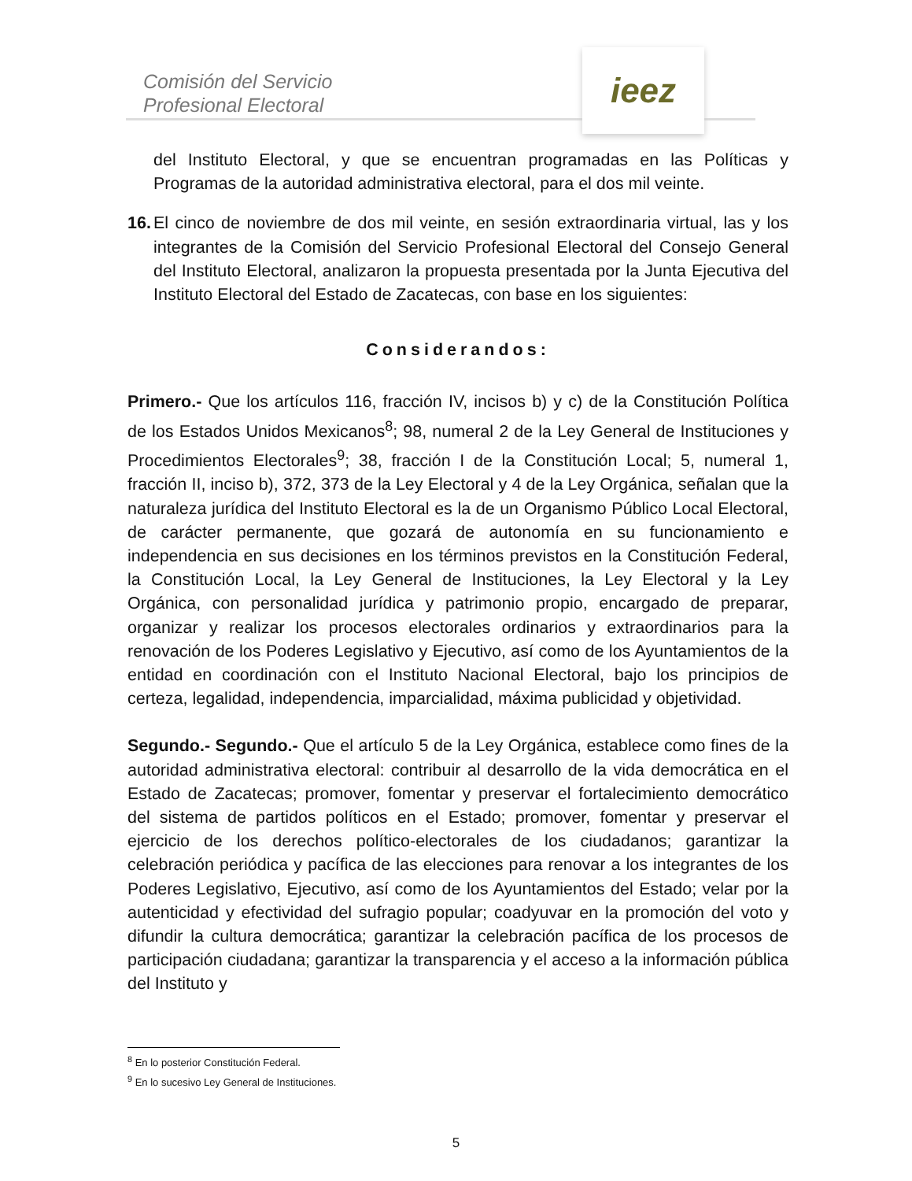Comisión del Servicio
Profesional Electoral
ieez
del Instituto Electoral, y que se encuentran programadas en las Políticas y Programas de la autoridad administrativa electoral, para el dos mil veinte.
16. El cinco de noviembre de dos mil veinte, en sesión extraordinaria virtual, las y los integrantes de la Comisión del Servicio Profesional Electoral del Consejo General del Instituto Electoral, analizaron la propuesta presentada por la Junta Ejecutiva del Instituto Electoral del Estado de Zacatecas, con base en los siguientes:
Considerandos:
Primero.- Que los artículos 116, fracción IV, incisos b) y c) de la Constitución Política de los Estados Unidos Mexicanos<sup>8</sup>; 98, numeral 2 de la Ley General de Instituciones y Procedimientos Electorales<sup>9</sup>; 38, fracción I de la Constitución Local; 5, numeral 1, fracción II, inciso b), 372, 373 de la Ley Electoral y 4 de la Ley Orgánica, señalan que la naturaleza jurídica del Instituto Electoral es la de un Organismo Público Local Electoral, de carácter permanente, que gozará de autonomía en su funcionamiento e independencia en sus decisiones en los términos previstos en la Constitución Federal, la Constitución Local, la Ley General de Instituciones, la Ley Electoral y la Ley Orgánica, con personalidad jurídica y patrimonio propio, encargado de preparar, organizar y realizar los procesos electorales ordinarios y extraordinarios para la renovación de los Poderes Legislativo y Ejecutivo, así como de los Ayuntamientos de la entidad en coordinación con el Instituto Nacional Electoral, bajo los principios de certeza, legalidad, independencia, imparcialidad, máxima publicidad y objetividad.
Segundo.- Segundo.- Que el artículo 5 de la Ley Orgánica, establece como fines de la autoridad administrativa electoral: contribuir al desarrollo de la vida democrática en el Estado de Zacatecas; promover, fomentar y preservar el fortalecimiento democrático del sistema de partidos políticos en el Estado; promover, fomentar y preservar el ejercicio de los derechos político-electorales de los ciudadanos; garantizar la celebración periódica y pacífica de las elecciones para renovar a los integrantes de los Poderes Legislativo, Ejecutivo, así como de los Ayuntamientos del Estado; velar por la autenticidad y efectividad del sufragio popular; coadyuvar en la promoción del voto y difundir la cultura democrática; garantizar la celebración pacífica de los procesos de participación ciudadana; garantizar la transparencia y el acceso a la información pública del Instituto y
<sup>8</sup> En lo posterior Constitución Federal.
<sup>9</sup> En lo sucesivo Ley General de Instituciones.
5